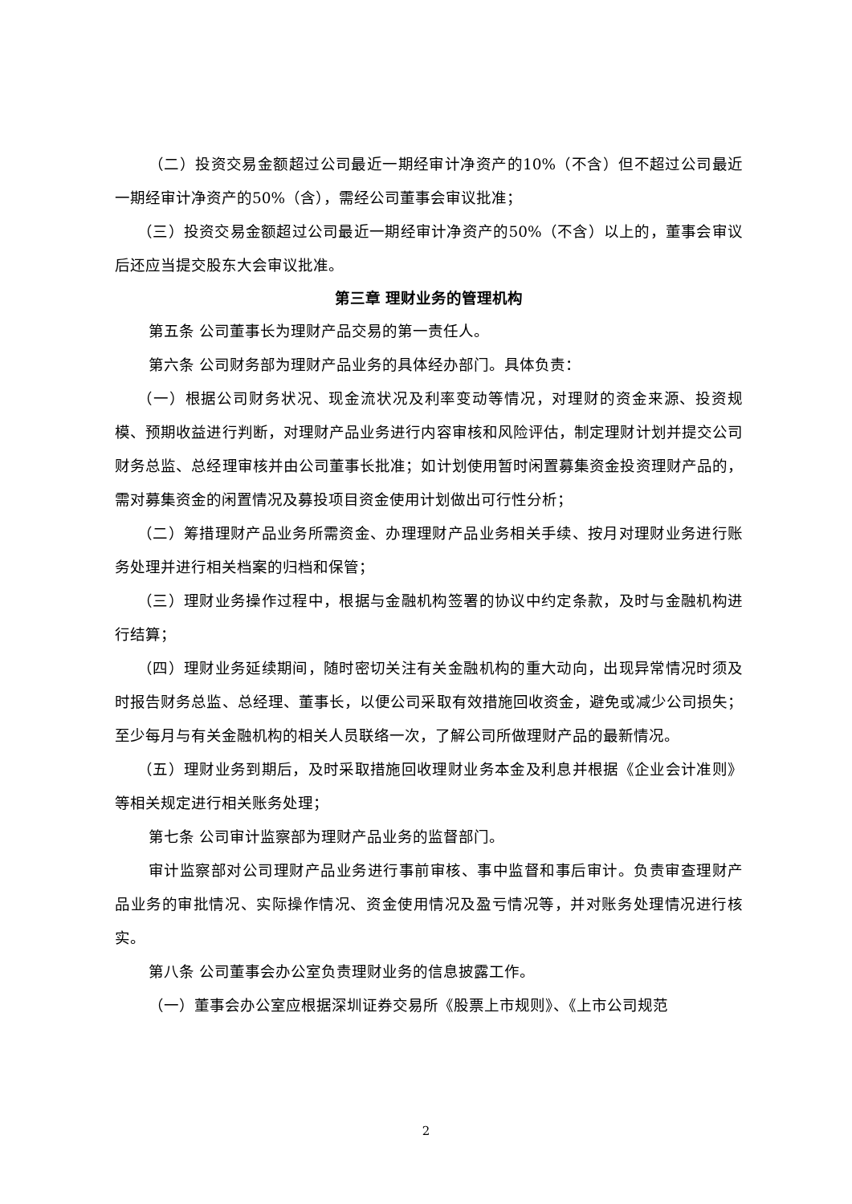（二）投资交易金额超过公司最近一期经审计净资产的10%（不含）但不超过公司最近一期经审计净资产的50%（含），需经公司董事会审议批准；
（三）投资交易金额超过公司最近一期经审计净资产的50%（不含）以上的，董事会审议后还应当提交股东大会审议批准。
第三章 理财业务的管理机构
第五条 公司董事长为理财产品交易的第一责任人。
第六条 公司财务部为理财产品业务的具体经办部门。具体负责：
（一）根据公司财务状况、现金流状况及利率变动等情况，对理财的资金来源、投资规模、预期收益进行判断，对理财产品业务进行内容审核和风险评估，制定理财计划并提交公司财务总监、总经理审核并由公司董事长批准；如计划使用暂时闲置募集资金投资理财产品的，需对募集资金的闲置情况及募投项目资金使用计划做出可行性分析；
（二）筹措理财产品业务所需资金、办理理财产品业务相关手续、按月对理财业务进行账务处理并进行相关档案的归档和保管；
（三）理财业务操作过程中，根据与金融机构签署的协议中约定条款，及时与金融机构进行结算；
（四）理财业务延续期间，随时密切关注有关金融机构的重大动向，出现异常情况时须及时报告财务总监、总经理、董事长，以便公司采取有效措施回收资金，避免或减少公司损失；至少每月与有关金融机构的相关人员联络一次，了解公司所做理财产品的最新情况。
（五）理财业务到期后，及时采取措施回收理财业务本金及利息并根据《企业会计准则》等相关规定进行相关账务处理；
第七条 公司审计监察部为理财产品业务的监督部门。
审计监察部对公司理财产品业务进行事前审核、事中监督和事后审计。负责审查理财产品业务的审批情况、实际操作情况、资金使用情况及盈亏情况等，并对账务处理情况进行核实。
第八条 公司董事会办公室负责理财业务的信息披露工作。
（一）董事会办公室应根据深圳证券交易所《股票上市规则》、《上市公司规范
2